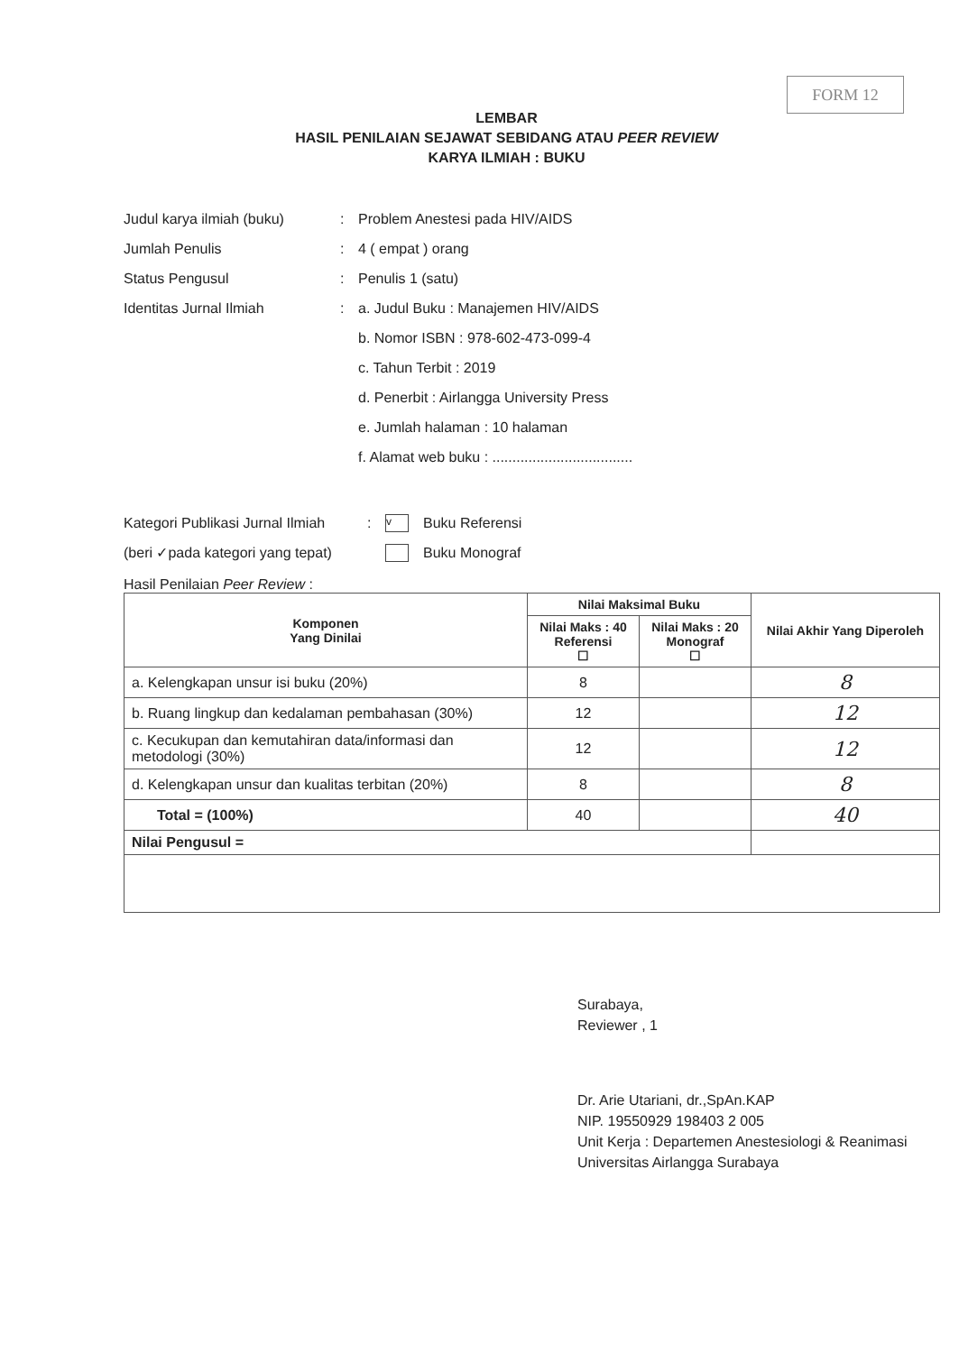FORM 12
LEMBAR
HASIL PENILAIAN SEJAWAT SEBIDANG ATAU PEER REVIEW
KARYA ILMIAH : BUKU
Judul karya ilmiah (buku): Problem Anestesi pada HIV/AIDS
Jumlah Penulis: 4 ( empat ) orang
Status Pengusul: Penulis 1 (satu)
Identitas Jurnal Ilmiah: a. Judul Buku : Manajemen HIV/AIDS
b. Nomor ISBN : 978-602-473-099-4
c. Tahun Terbit : 2019
d. Penerbit : Airlangga University Press
e. Jumlah halaman : 10 halaman
f. Alamat web buku : ...................................
Kategori Publikasi Jurnal Ilmiah: v Buku Referensi
(beri ✓pada kategori yang tepat) Buku Monograf
Hasil Penilaian Peer Review :
| Komponen Yang Dinilai | Nilai Maksimal Buku | | Nilai Akhir Yang Diperoleh |
| --- | --- | --- | --- |
| | Nilai Maks : 40 Referensi ☐ | Nilai Maks : 20 Monograf ☐ | |
| a. Kelengkapan unsur isi buku (20%) | 8 | | 8 |
| b. Ruang lingkup dan kedalaman pembahasan (30%) | 12 | | 12 |
| c. Kecukupan dan kemutahiran data/informasi dan metodologi (30%) | 12 | | 12 |
| d. Kelengkapan unsur dan kualitas terbitan (20%) | 8 | | 8 |
| Total = (100%) | 40 | | 40 |
| Nilai Pengusul = | | | |
Surabaya,
Reviewer , 1
Dr. Arie Utariani, dr.,SpAn.KAP
NIP. 19550929 198403 2 005
Unit Kerja : Departemen Anestesiologi & Reanimasi
Universitas Airlangga Surabaya